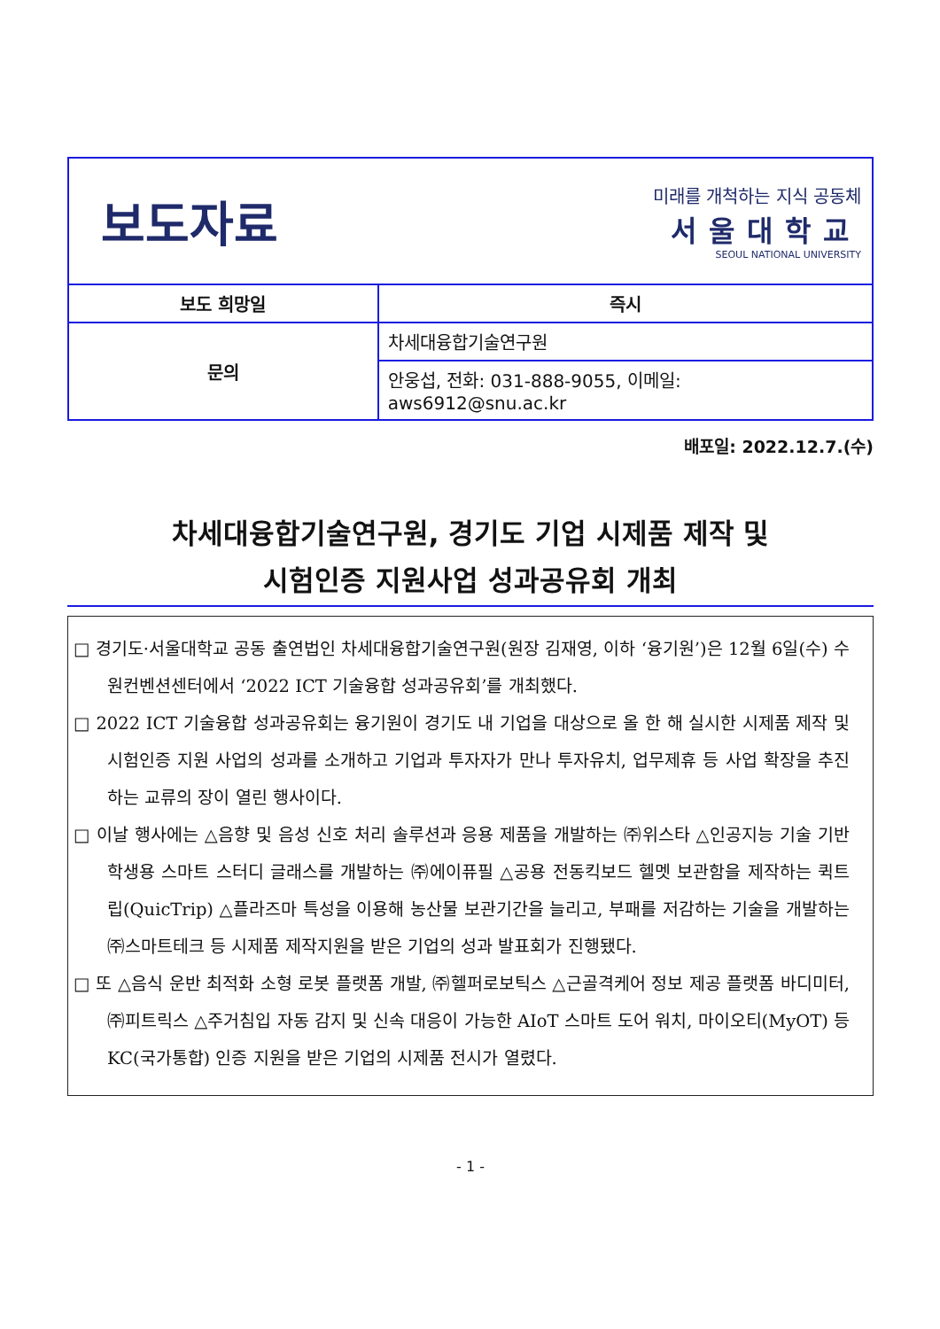보도자료
미래를 개척하는 지식 공동체
서울대학교
SEOUL NATIONAL UNIVERSITY
| 보도 희망일 | 즉시 |
| --- | --- |
| 문의 | 차세대융합기술연구원 |
| | 안웅섭, 전화: 031-888-9055, 이메일: aws6912@snu.ac.kr |
배포일: 2022.12.7.(수)
차세대융합기술연구원, 경기도 기업 시제품 제작 및
시험인증 지원사업 성과공유회 개최
□ 경기도·서울대학교 공동 출연법인 차세대융합기술연구원(원장 김재영, 이하 ‘융기원’)은 12월 6일(수) 수원컨벤션센터에서 ‘2022 ICT 기술융합 성과공유회’를 개최했다.
□ 2022 ICT 기술융합 성과공유회는 융기원이 경기도 내 기업을 대상으로 올 한 해 실시한 시제품 제작 및 시험인증 지원 사업의 성과를 소개하고 기업과 투자자가 만나 투자유치, 업무제휴 등 사업 확장을 추진하는 교류의 장이 열린 행사이다.
□ 이날 행사에는 △음향 및 음성 신호 처리 솔루션과 응용 제품을 개발하는 ㈜위스타 △인공지능 기술 기반 학생용 스마트 스터디 글래스를 개발하는 ㈜에이퓨필 △공용 전동킥보드 헬멧 보관함을 제작하는 퀵트립(QuicTrip) △플라즈마 특성을 이용해 농산물 보관기간을 늘리고, 부패를 저감하는 기술을 개발하는 ㈜스마트테크 등 시제품 제작지원을 받은 기업의 성과 발표회가 진행됐다.
□ 또 △음식 운반 최적화 소형 로봇 플랫폼 개발, ㈜헬퍼로보틱스 △근골격케어 정보 제공 플랫폼 바디미터, ㈜피트릭스 △주거침입 자동 감지 및 신속 대응이 가능한 AIoT 스마트 도어 워치, 마이오티(MyOT) 등 KC(국가통합) 인증 지원을 받은 기업의 시제품 전시가 열렸다.
- 1 -